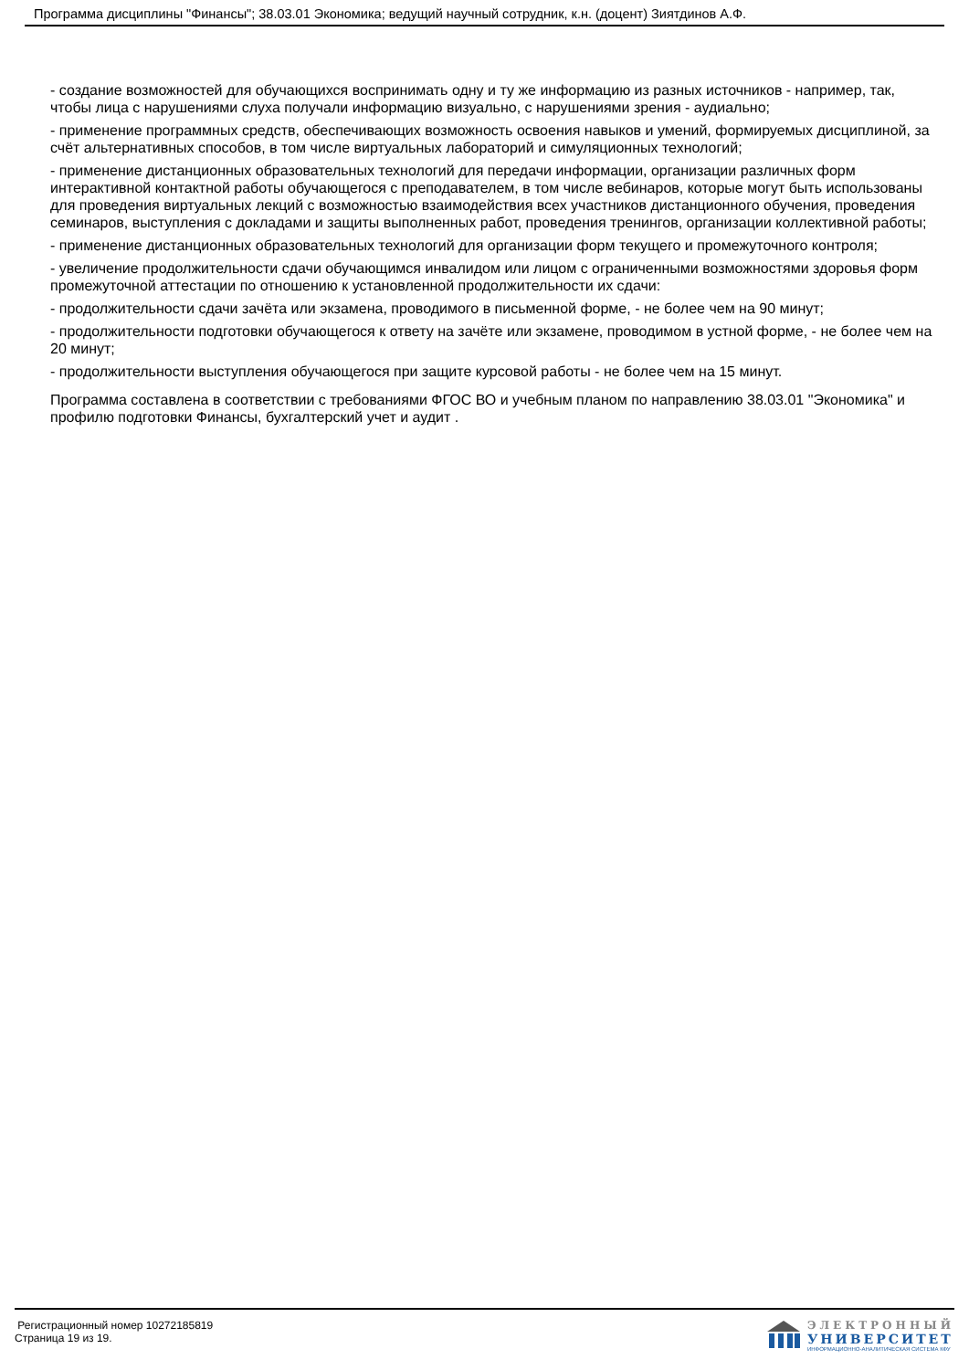Программа дисциплины "Финансы"; 38.03.01 Экономика; ведущий научный сотрудник, к.н. (доцент) Зиятдинов А.Ф.
- создание возможностей для обучающихся воспринимать одну и ту же информацию из разных источников - например, так, чтобы лица с нарушениями слуха получали информацию визуально, с нарушениями зрения - аудиально;
- применение программных средств, обеспечивающих возможность освоения навыков и умений, формируемых дисциплиной, за счёт альтернативных способов, в том числе виртуальных лабораторий и симуляционных технологий;
- применение дистанционных образовательных технологий для передачи информации, организации различных форм интерактивной контактной работы обучающегося с преподавателем, в том числе вебинаров, которые могут быть использованы для проведения виртуальных лекций с возможностью взаимодействия всех участников дистанционного обучения, проведения семинаров, выступления с докладами и защиты выполненных работ, проведения тренингов, организации коллективной работы;
- применение дистанционных образовательных технологий для организации форм текущего и промежуточного контроля;
- увеличение продолжительности сдачи обучающимся инвалидом или лицом с ограниченными возможностями здоровья форм промежуточной аттестации по отношению к установленной продолжительности их сдачи:
- продолжительности сдачи зачёта или экзамена, проводимого в письменной форме, - не более чем на 90 минут;
- продолжительности подготовки обучающегося к ответу на зачёте или экзамене, проводимом в устной форме, - не более чем на 20 минут;
- продолжительности выступления обучающегося при защите курсовой работы - не более чем на 15 минут.
Программа составлена в соответствии с требованиями ФГОС ВО и учебным планом по направлению 38.03.01 "Экономика" и профилю подготовки Финансы, бухгалтерский учет и аудит .
Регистрационный номер 10272185819
Страница 19 из 19.
ЭЛЕКТРОННЫЙ
УНИВЕРСИТЕТ
ИНФОРМАЦИОННО-АНАЛИТИЧЕСКАЯ СИСТЕМА КФУ